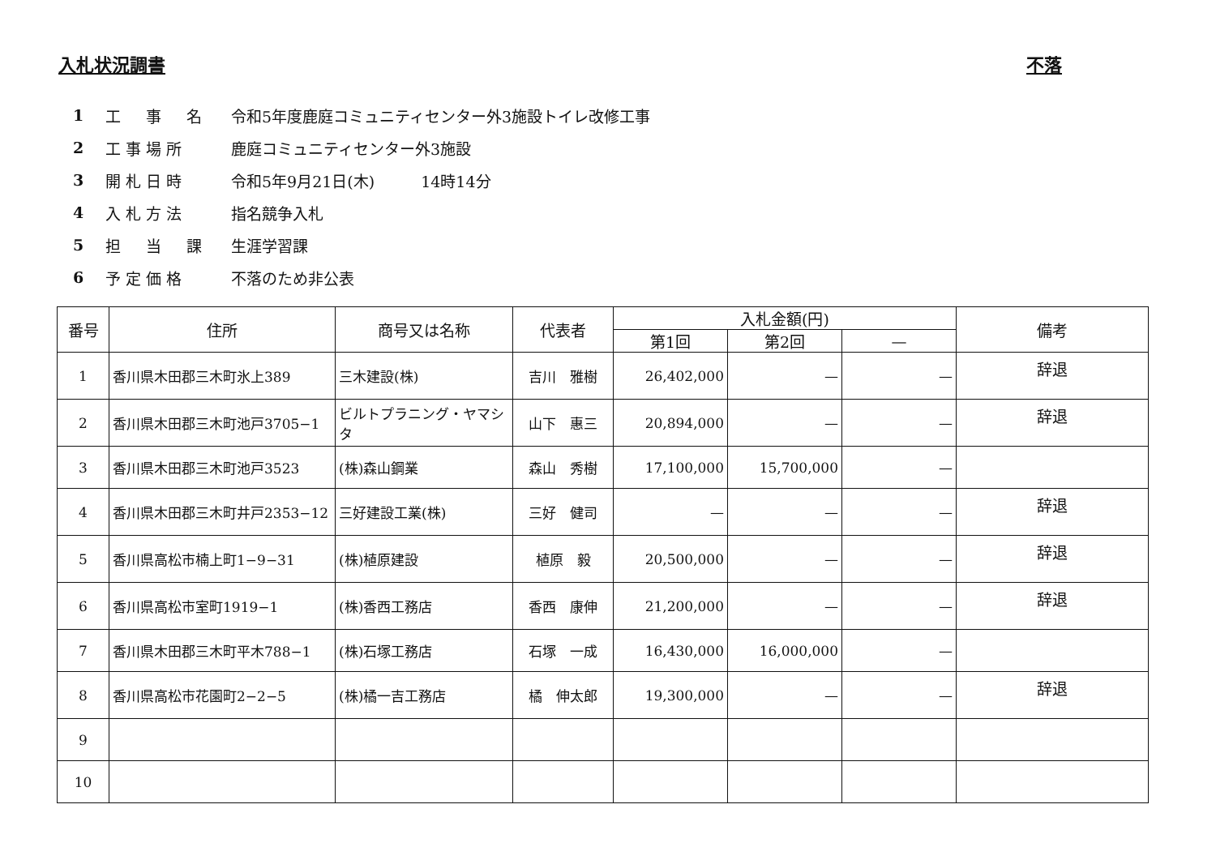入札状況調書 不落
1 工　事　名 令和5年度鹿庭コミュニティセンター外3施設トイレ改修工事
2 工事場所 鹿庭コミュニティセンター外3施設
3 開札日時 令和5年9月21日(木)　　　14時14分
4 入札方法 指名競争入札
5 担　当　課 生涯学習課
6 予定価格 不落のため非公表
| 番号 | 住所 | 商号又は名称 | 代表者 | 入札金額(円) | | | 備考 |
| --- | --- | --- | --- | --- | --- | --- | --- |
| | | | | 第1回 | 第2回 | — | |
| 1 | 香川県木田郡三木町氷上389 | 三木建設(株) | 吉川 雅樹 | 26,402,000 | — | — | 辞退 |
| 2 | 香川県木田郡三木町池戸3705−1 | ビルトプラニング・ヤマシタ | 山下 惠三 | 20,894,000 | — | — | 辞退 |
| 3 | 香川県木田郡三木町池戸3523 | (株)森山鋼業 | 森山 秀樹 | 17,100,000 | 15,700,000 | — | |
| 4 | 香川県木田郡三木町井戸2353−12 | 三好建設工業(株) | 三好 健司 | — | — | — | 辞退 |
| 5 | 香川県高松市楠上町1−9−31 | (株)植原建設 | 植原 毅 | 20,500,000 | — | — | 辞退 |
| 6 | 香川県高松市室町1919−1 | (株)香西工務店 | 香西 康伸 | 21,200,000 | — | — | 辞退 |
| 7 | 香川県木田郡三木町平木788−1 | (株)石塚工務店 | 石塚 一成 | 16,430,000 | 16,000,000 | — | |
| 8 | 香川県高松市花園町2−2−5 | (株)橘一吉工務店 | 橘 伸太郎 | 19,300,000 | — | — | 辞退 |
| 9 | | | | | | | |
| 10 | | | | | | | |